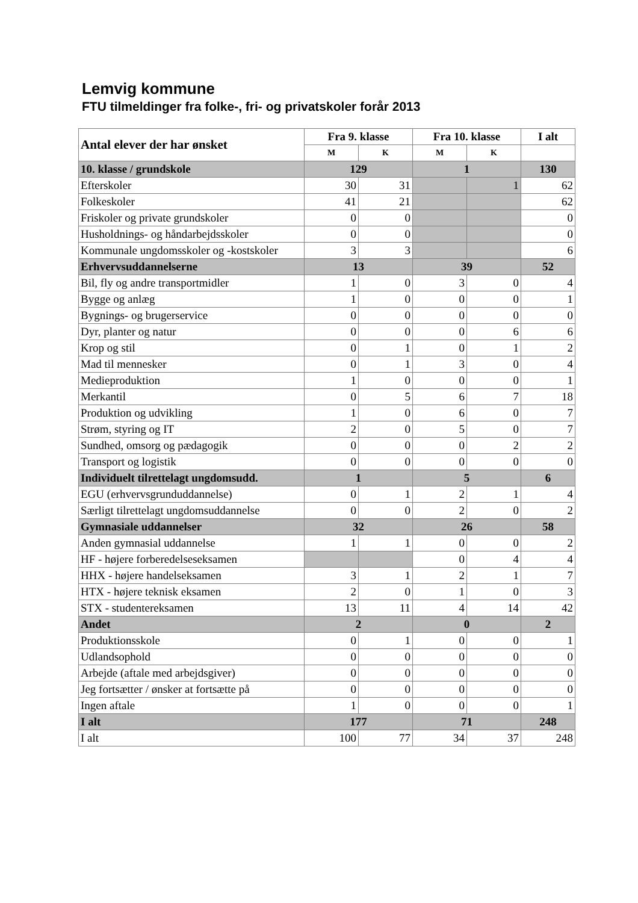Lemvig kommune
FTU tilmeldinger fra folke-, fri- og privatskoler forår 2013
| Antal elever der har ønsket | Fra 9. klasse | | Fra 10. klasse | | I alt |
| --- | --- | --- | --- | --- | --- |
| | M | K | M | K | |
| 10. klasse / grundskole | 129 | | 1 | | 130 |
| Efterskoler | 30 | 31 | | 1 | 62 |
| Folkeskoler | 41 | 21 | | | 62 |
| Friskoler og private grundskoler | 0 | 0 | | | 0 |
| Husholdnings- og håndarbejdsskoler | 0 | 0 | | | 0 |
| Kommunale ungdomsskoler og -kostskoler | 3 | 3 | | | 6 |
| Erhvervsuddannelserne | 13 | | 39 | | 52 |
| Bil, fly og andre transportmidler | 1 | 0 | 3 | 0 | 4 |
| Bygge og anlæg | 1 | 0 | 0 | 0 | 1 |
| Bygnings- og brugerservice | 0 | 0 | 0 | 0 | 0 |
| Dyr, planter og natur | 0 | 0 | 0 | 6 | 6 |
| Krop og stil | 0 | 1 | 0 | 1 | 2 |
| Mad til mennesker | 0 | 1 | 3 | 0 | 4 |
| Medieproduktion | 1 | 0 | 0 | 0 | 1 |
| Merkantil | 0 | 5 | 6 | 7 | 18 |
| Produktion og udvikling | 1 | 0 | 6 | 0 | 7 |
| Strøm, styring og IT | 2 | 0 | 5 | 0 | 7 |
| Sundhed, omsorg og pædagogik | 0 | 0 | 0 | 2 | 2 |
| Transport og logistik | 0 | 0 | 0 | 0 | 0 |
| Individuelt tilrettelagt ungdomsudd. | 1 | | 5 | | 6 |
| EGU (erhvervsgrunduddannelse) | 0 | 1 | 2 | 1 | 4 |
| Særligt tilrettelagt ungdomsuddannelse | 0 | 0 | 2 | 0 | 2 |
| Gymnasiale uddannelser | 32 | | 26 | | 58 |
| Anden gymnasial uddannelse | 1 | 1 | 0 | 0 | 2 |
| HF - højere forberedelseseksamen | | | 0 | 4 | 4 |
| HHX - højere handelseksamen | 3 | 1 | 2 | 1 | 7 |
| HTX - højere teknisk eksamen | 2 | 0 | 1 | 0 | 3 |
| STX - studentereksamen | 13 | 11 | 4 | 14 | 42 |
| Andet | 2 | | 0 | | 2 |
| Produktionsskole | 0 | 1 | 0 | 0 | 1 |
| Udlandsophold | 0 | 0 | 0 | 0 | 0 |
| Arbejde (aftale med arbejdsgiver) | 0 | 0 | 0 | 0 | 0 |
| Jeg fortsætter / ønsker at fortsætte på | 0 | 0 | 0 | 0 | 0 |
| Ingen aftale | 1 | 0 | 0 | 0 | 1 |
| I alt | 177 | | 71 | | 248 |
| I alt | 100 | 77 | 34 | 37 | 248 |